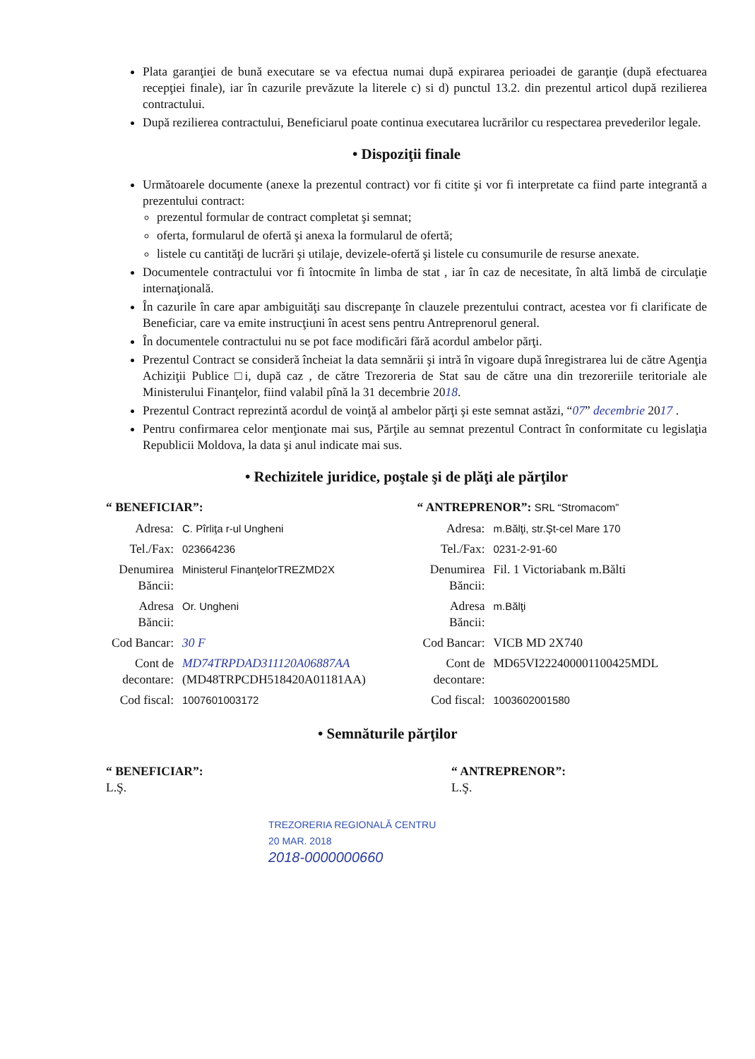Plata garanţiei de bună executare se va efectua numai după expirarea perioadei de garanţie (după efectuarea recepţiei finale), iar în cazurile prevăzute la literele c) si d) punctul 13.2. din prezentul articol după rezilierea contractului.
După rezilierea contractului, Beneficiarul poate continua executarea lucrărilor cu respectarea prevederilor legale.
• Dispoziţii finale
Următoarele documente (anexe la prezentul contract) vor fi citite şi vor fi interpretate ca fiind parte integrantă a prezentului contract:
prezentul formular de contract completat şi semnat;
oferta, formularul de ofertă şi anexa la formularul de ofertă;
listele cu cantităţi de lucrări şi utilaje, devizele-ofertă şi listele cu consumurile de resurse anexate.
Documentele contractului vor fi întocmite în limba de stat , iar în caz de necesitate, în altă limbă de circulaţie internaţională.
În cazurile în care apar ambiguităţi sau discrepanţe în clauzele prezentului contract, acestea vor fi clarificate de Beneficiar, care va emite instrucţiuni în acest sens pentru Antreprenorul general.
În documentele contractului nu se pot face modificări fără acordul ambelor părţi.
Prezentul Contract se consideră încheiat la data semnării şi intră în vigoare după înregistrarea lui de către Agenţia Achiziţii Publice □i, după caz , de către Trezoreria de Stat sau de către una din trezoreriile teritoriale ale Ministerului Finanţelor, fiind valabil pînă la 31 decembrie 2018.
Prezentul Contract reprezintă acordul de voinţă al ambelor părţi şi este semnat astăzi, “07” decembrie 2017 .
Pentru confirmarea celor menţionate mai sus, Părţile au semnat prezentul Contract în conformitate cu legislaţia Republicii Moldova, la data şi anul indicate mai sus.
• Rechizitele juridice, poştale şi de plăţi ale părţilor
“ BENEFICIAR”:
| Adresa: | C. Pîrliţa r-ul Ungheni |
| Tel./Fax: | 023664236 |
| Denumirea Băncii: | Ministerul FinanţelorTREZMD2X |
| Adresa Băncii: | Or. Ungheni |
| Cod Bancar: | 30 F |
| Cont de decontare: | MD74TRPDAD311120A06887AA (MD48TRPCDH518420A01181AA) |
| Cod fiscal: | 1007601003172 |
“ ANTREPRENOR”: SRL “Stromacom”
| Adresa: | m.Bălţi, str.Şt-cel Mare 170 |
| Tel./Fax: | 0231-2-91-60 |
| Denumirea Băncii: | Fil. 1 Victoriabank m.Bălti |
| Adresa Băncii: | m.Bălţi |
| Cod Bancar: | VICB MD 2X740 |
| Cont de decontare: | MD65VI222400001100425MDL |
| Cod fiscal: | 1003602001580 |
• Semnăturile părţilor
“ BENEFICIAR”:
L.Ş.
“ ANTREPRENOR”:
L.Ş.
TREZORERIA REGIONALĂ CENTRU
20 MAR. 2018
2018-0000000660